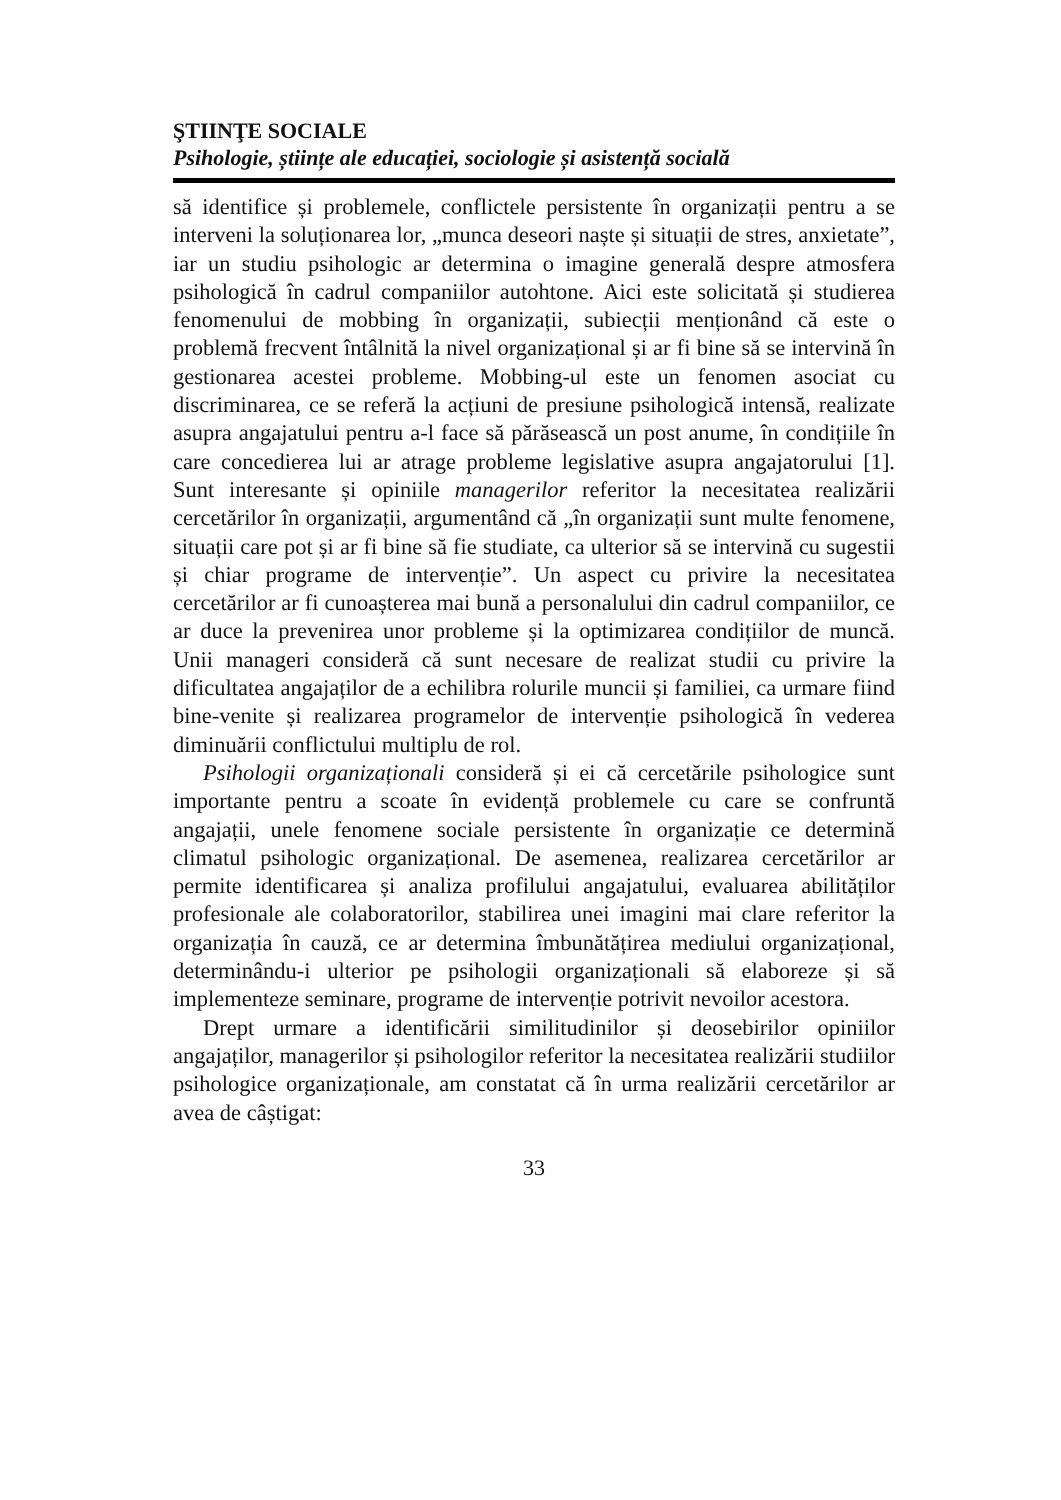ŞTIINŢE SOCIALE
Psihologie, științe ale educației, sociologie și asistență socială
să identifice și problemele, conflictele persistente în organizații pentru a se interveni la soluționarea lor, „munca deseori naște și situații de stres, anxietate”, iar un studiu psihologic ar determina o imagine generală despre atmosfera psihologică în cadrul companiilor autohtone. Aici este solicitată și studierea fenomenului de mobbing în organizații, subiecții menționând că este o problemă frecvent întâlnită la nivel organizațional și ar fi bine să se intervină în gestionarea acestei probleme. Mobbing-ul este un fenomen asociat cu discriminarea, ce se referă la acțiuni de presiune psihologică intensă, realizate asupra angajatului pentru a-l face să părăsească un post anume, în condițiile în care concedierea lui ar atrage probleme legislative asupra angajatorului [1]. Sunt interesante și opiniile managerilor referitor la necesitatea realizării cercetărilor în organizații, argumentând că „în organizații sunt multe fenomene, situații care pot și ar fi bine să fie studiate, ca ulterior să se intervină cu sugestii și chiar programe de intervenție”. Un aspect cu privire la necesitatea cercetărilor ar fi cunoașterea mai bună a personalului din cadrul companiilor, ce ar duce la prevenirea unor probleme și la optimizarea condițiilor de muncă. Unii manageri consideră că sunt necesare de realizat studii cu privire la dificultatea angajaților de a echilibra rolurile muncii și familiei, ca urmare fiind bine-venite și realizarea programelor de intervenție psihologică în vederea diminuării conflictului multiplu de rol.
Psihologii organizaționali consideră și ei că cercetările psihologice sunt importante pentru a scoate în evidență problemele cu care se confruntă angajații, unele fenomene sociale persistente în organizație ce determină climatul psihologic organizațional. De asemenea, realizarea cercetărilor ar permite identificarea și analiza profilului angajatului, evaluarea abilităților profesionale ale colaboratorilor, stabilirea unei imagini mai clare referitor la organizația în cauză, ce ar determina îmbunătățirea mediului organizațional, determinându-i ulterior pe psihologii organizaționali să elaboreze și să implementeze seminare, programe de intervenție potrivit nevoilor acestora.
Drept urmare a identificării similitudinilor și deosebirilor opiniilor angajaților, managerilor și psihologilor referitor la necesitatea realizării studiilor psihologice organizaționale, am constatat că în urma realizării cercetărilor ar avea de câștigat:
33